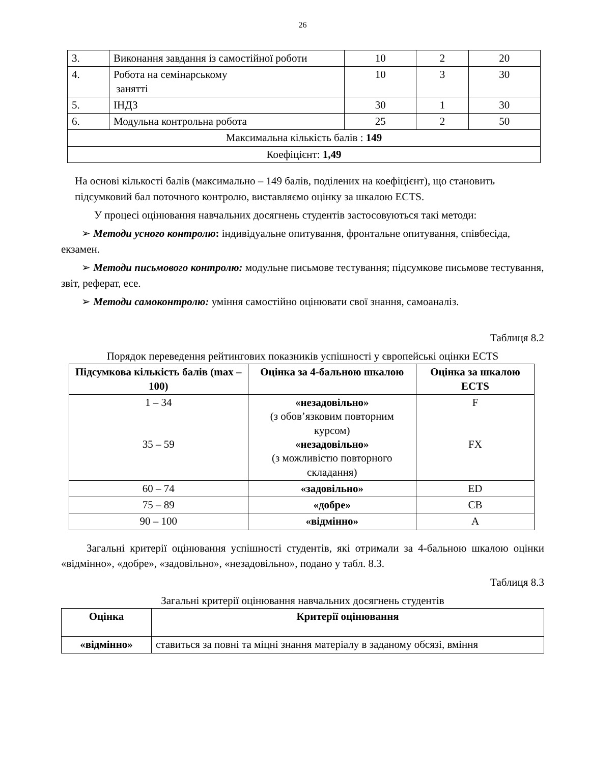26
| 3. | Виконання завдання із самостійної роботи | 10 | 2 | 20 |
| 4. | Робота на семінарському занятті | 10 | 3 | 30 |
| 5. | ІНДЗ | 30 | 1 | 30 |
| 6. | Модульна контрольна робота | 25 | 2 | 50 |
| Максимальна кількість балів : 149 | | | | |
| Коефіцієнт: 1,49 | | | | |
На основі кількості балів (максимально – 149 балів, поділених на коефіцієнт), що становить підсумковий бал поточного контролю, виставляємо оцінку за шкалою ECTS.
У процесі оцінювання навчальних досягнень студентів застосовуються такі методи:
➢ Методи усного контролю: індивідуальне опитування, фронтальне опитування, співбесіда, екзамен.
➢ Методи письмового контролю: модульне письмове тестування; підсумкове письмове тестування, звіт, реферат, есе.
➢ Методи самоконтролю: уміння самостійно оцінювати свої знання, самоаналіз.
Таблиця 8.2
Порядок переведення рейтингових показників успішності у європейські оцінки ECTS
| Підсумкова кількість балів (max – 100) | Оцінка за 4-бальною шкалою | Оцінка за шкалою ECTS |
| --- | --- | --- |
| 1 – 34 35 – 59 | «незадовільно» (з обов’язковим повторним курсом) «незадовільно» (з можливістю повторного складання) | F FX |
| 60 – 74 | «задовільно» | ED |
| 75 – 89 | «добре» | CB |
| 90 – 100 | «відмінно» | A |
Загальні критерії оцінювання успішності студентів, які отримали за 4-бальною шкалою оцінки «відмінно», «добре», «задовільно», «незадовільно», подано у табл. 8.3.
Таблиця 8.3
Загальні критерії оцінювання навчальних досягнень студентів
| Оцінка | Критерії оцінювання |
| --- | --- |
| «відмінно» | ставиться за повні та міцні знання матеріалу в заданому обсязі, вміння |